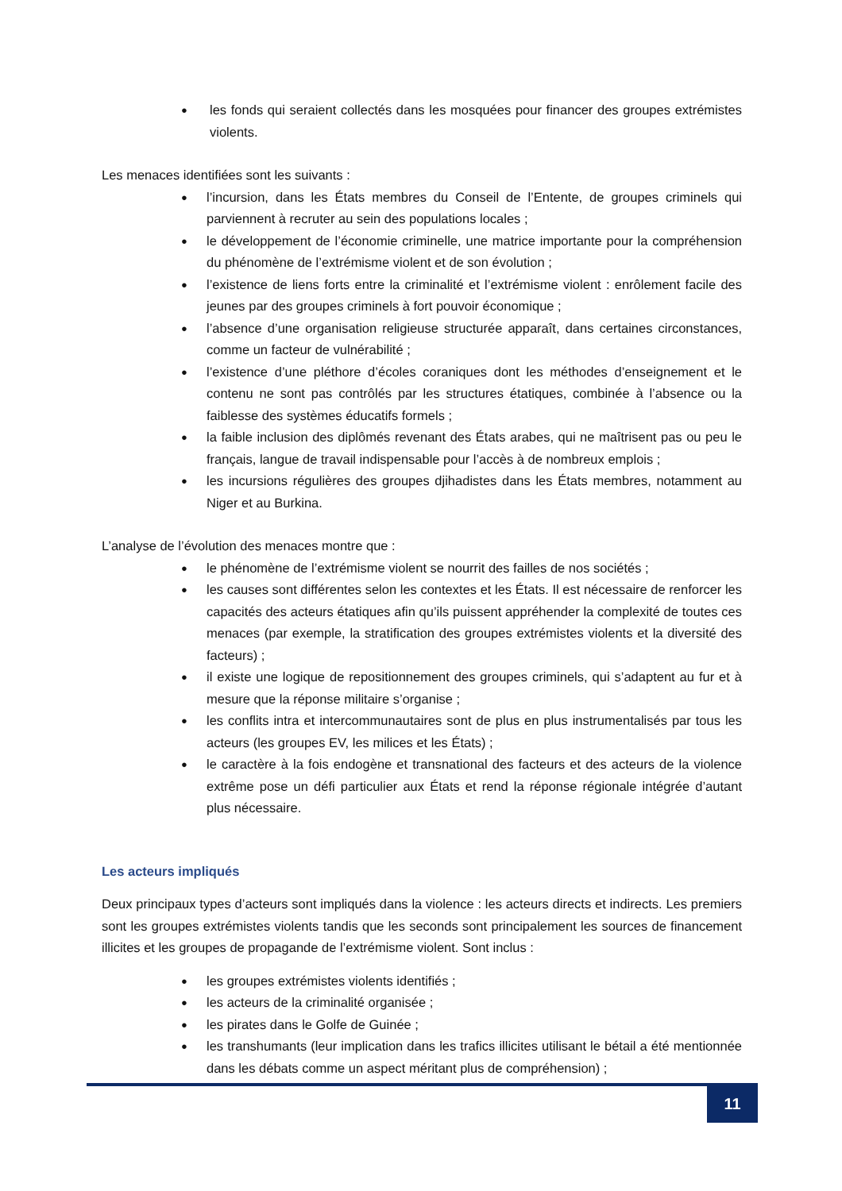● les fonds qui seraient collectés dans les mosquées pour financer des groupes extrémistes violents.
Les menaces identifiées sont les suivants :
● l’incursion, dans les États membres du Conseil de l’Entente, de groupes criminels qui parviennent à recruter au sein des populations locales ;
● le développement de l’économie criminelle, une matrice importante pour la compréhension du phénomène de l’extrémisme violent et de son évolution ;
● l’existence de liens forts entre la criminalité et l’extrémisme violent : enrôlement facile des jeunes par des groupes criminels à fort pouvoir économique ;
● l’absence d’une organisation religieuse structurée apparaît, dans certaines circonstances, comme un facteur de vulnérabilité ;
● l’existence d’une pléthore d’écoles coraniques dont les méthodes d’enseignement et le contenu ne sont pas contrôlés par les structures étatiques, combinée à l’absence ou la faiblesse des systèmes éducatifs formels ;
● la faible inclusion des diplômés revenant des États arabes, qui ne maîtrisent pas ou peu le français, langue de travail indispensable pour l’accès à de nombreux emplois ;
● les incursions régulières des groupes djihadistes dans les États membres, notamment au Niger et au Burkina.
L’analyse de l’évolution des menaces montre que :
● le phénomène de l’extrémisme violent se nourrit des failles de nos sociétés ;
● les causes sont différentes selon les contextes et les États. Il est nécessaire de renforcer les capacités des acteurs étatiques afin qu’ils puissent appréhender la complexité de toutes ces menaces (par exemple, la stratification des groupes extrémistes violents et la diversité des facteurs) ;
● il existe une logique de repositionnement des groupes criminels, qui s’adaptent au fur et à mesure que la réponse militaire s’organise ;
● les conflits intra et intercommunautaires sont de plus en plus instrumentalisés par tous les acteurs (les groupes EV, les milices et les États) ;
● le caractère à la fois endogène et transnational des facteurs et des acteurs de la violence extrême pose un défi particulier aux États et rend la réponse régionale intégrée d’autant plus nécessaire.
Les acteurs impliqués
Deux principaux types d’acteurs sont impliqués dans la violence : les acteurs directs et indirects. Les premiers sont les groupes extrémistes violents tandis que les seconds sont principalement les sources de financement illicites et les groupes de propagande de l’extrémisme violent. Sont inclus :
● les groupes extrémistes violents identifiés ;
● les acteurs de la criminalité organisée ;
● les pirates dans le Golfe de Guinée ;
● les transhumants (leur implication dans les trafics illicites utilisant le bétail a été mentionnée dans les débats comme un aspect méritant plus de compréhension) ;
11